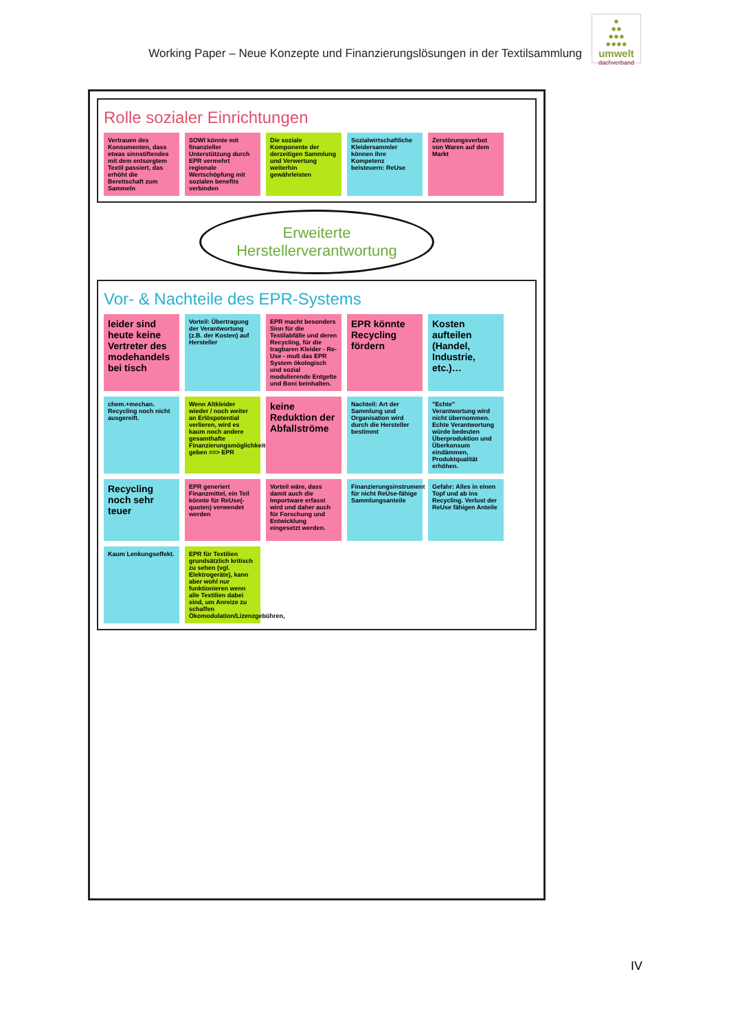Working Paper – Neue Konzepte und Finanzierungslösungen in der Textilsammlung
●
●●
●●●
●●●●
umwelt
dachverband
Rolle sozialer Einrichtungen
Vertrauen des Konsumenten, dass etwas sinnstiftendes mit dem entsorgtem Textil passiert, das erhöht die Bereitschaft zum Sammeln
SOWI könnte mit finanzieller Unterstützung durch EPR vermehrt regionale Wertschöpfung mit sozialen benefits verbinden
Die soziale Komponente der derzeitigen Sammlung und Verwertung weiterhin gewährleisten
Sozialwirtschaftliche Kleidersammler können ihre Kompetenz beisteuern: ReUse
Zerstörungsverbot von Waren auf dem Markt
Erweiterte Herstellerverantwortung
Vor- & Nachteile des EPR-Systems
leider sind heute keine Vertreter des modehandels bei tisch
Vorteil: Übertragung der Verantwortung (z.B. der Kosten) auf Hersteller
EPR macht besonders Sinn für die Textilabfälle und deren Recycling, für die tragbaren Kleider - Re-Use - muß das EPR System ökologisch und sozial modulierende Entgelte und Boni beinhalten.
EPR könnte Recycling fördern
Kosten aufteilen (Handel, Industrie, etc.)…
chem.+mechan. Recycling noch nicht ausgereift.
Wenn Altkleider wieder / noch weiter an Erlöspotential verlieren, wird es kaum noch andere gesamthafte Finanzierungsmöglichkeiten geben ==> EPR
keine Reduktion der Abfallströme
Nachteil: Art der Sammlung und Organisation wird durch die Hersteller bestimmt
"Echte" Verantwortung wird nicht übernommen. Echte Verantwortung würde bedeuten Überproduktion und Überkonsum eindämmen, Produktqualität erhöhen.
Recycling noch sehr teuer
EPR generiert Finanzmittel, ein Teil könnte für ReUse(-quoten) verwendet werden
Vorteil wäre, dass damit auch die Importware erfasst wird und daher auch für Forschung und Entwicklung eingesetzt werden.
Finanzierungsinstrument für nicht ReUse-fähige Sammlungsanteile
Gefahr: Alles in einen Topf und ab ins Recycling. Verlust der ReUse fähigen Anteile
Kaum Lenkungseffekt.
EPR für Textilien grundsätzlich kritisch zu sehen (vgl. Elektrogeräte), kann aber wohl nur funktionieren wenn alle Textilien dabei sind, um Anreize zu schaffen Ökomodulation/Lizenzgebühren,
IV